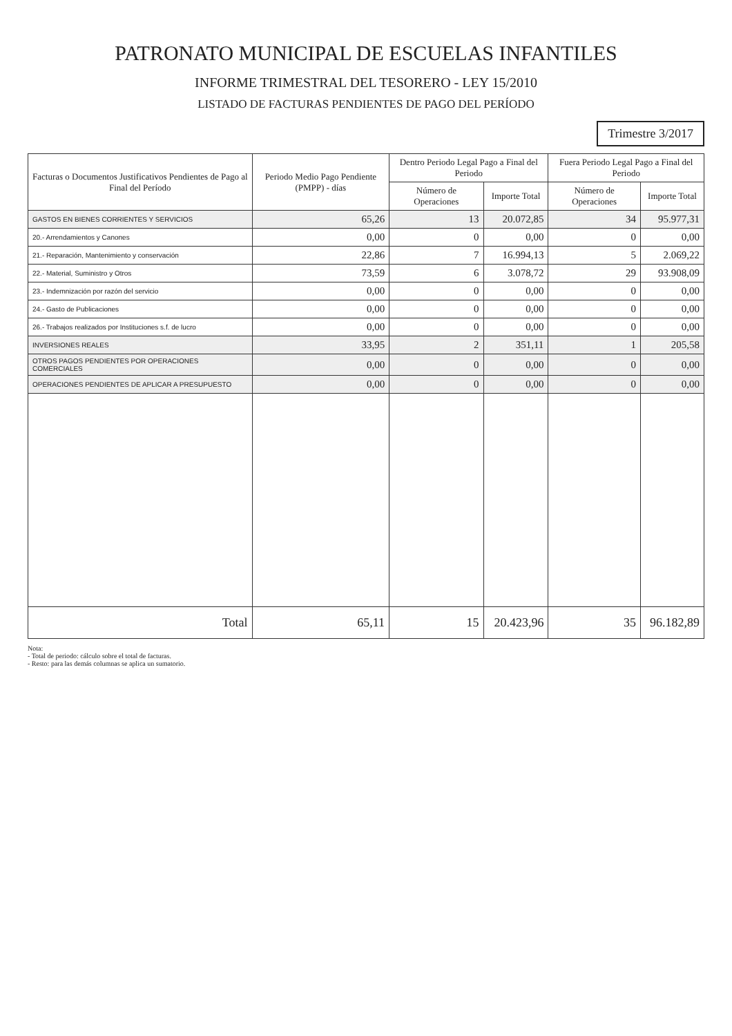PATRONATO MUNICIPAL DE ESCUELAS INFANTILES
INFORME TRIMESTRAL DEL TESORERO - LEY 15/2010
LISTADO DE FACTURAS PENDIENTES DE PAGO DEL PERÍODO
Trimestre 3/2017
| Facturas o Documentos Justificativos Pendientes de Pago al Final del Período | Periodo Medio Pago Pendiente (PMPP) - días | Dentro Periodo Legal Pago a Final del Periodo | | Fuera Periodo Legal Pago a Final del Periodo | |
| --- | --- | --- | --- | --- | --- |
| | | Número de Operaciones | Importe Total | Número de Operaciones | Importe Total |
| GASTOS EN BIENES CORRIENTES Y SERVICIOS | 65,26 | 13 | 20.072,85 | 34 | 95.977,31 |
| 20.- Arrendamientos y Canones | 0,00 | 0 | 0,00 | 0 | 0,00 |
| 21.- Reparación, Mantenimiento y conservación | 22,86 | 7 | 16.994,13 | 5 | 2.069,22 |
| 22.- Material, Suministro y Otros | 73,59 | 6 | 3.078,72 | 29 | 93.908,09 |
| 23.- Indemnización por razón del servicio | 0,00 | 0 | 0,00 | 0 | 0,00 |
| 24.- Gasto de Publicaciones | 0,00 | 0 | 0,00 | 0 | 0,00 |
| 26.- Trabajos realizados por Instituciones s.f. de lucro | 0,00 | 0 | 0,00 | 0 | 0,00 |
| INVERSIONES REALES | 33,95 | 2 | 351,11 | 1 | 205,58 |
| OTROS PAGOS PENDIENTES POR OPERACIONES COMERCIALES | 0,00 | 0 | 0,00 | 0 | 0,00 |
| OPERACIONES PENDIENTES DE APLICAR A PRESUPUESTO | 0,00 | 0 | 0,00 | 0 | 0,00 |
| Total | 65,11 | 15 | 20.423,96 | 35 | 96.182,89 |
Nota:
- Total de periodo: cálculo sobre el total de facturas.
- Resto: para las demás columnas se aplica un sumatorio.